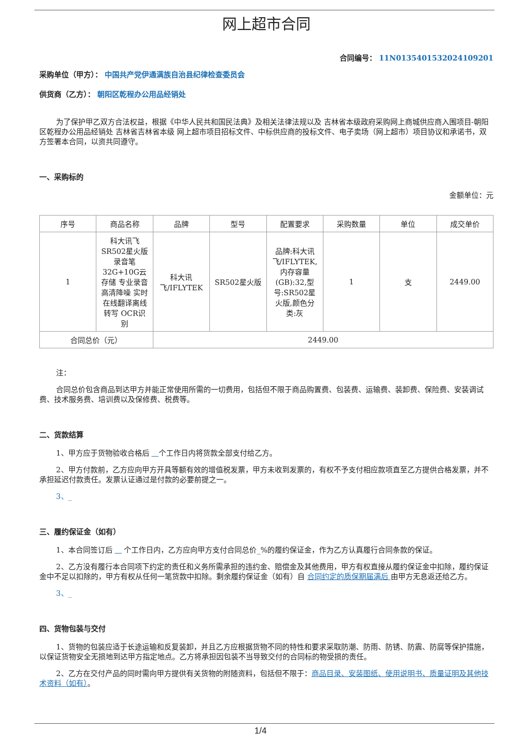网上超市合同
合同编号： 11N0135401532024109201
采购单位（甲方）： 中国共产党伊通满族自治县纪律检查委员会
供货商（乙方）： 朝阳区乾程办公用品经销处
为了保护甲乙双方合法权益，根据《中华人民共和国民法典》及相关法律法规以及 吉林省本级政府采购网上商城供应商入围项目-朝阳区乾程办公用品经销处 吉林省吉林省本级 网上超市项目招标文件、中标供应商的投标文件、电子卖场（网上超市）项目协议和承诺书，双方签署本合同，以资共同遵守。
一、采购标的
金额单位：元
| 序号 | 商品名称 | 品牌 | 型号 | 配置要求 | 采购数量 | 单位 | 成交单价 |
| --- | --- | --- | --- | --- | --- | --- | --- |
| 1 | 科大讯飞 SR502星火版录音笔32G+10G云存储 专业录音高清降噪 实时在线翻译离线转写 OCR识别 | 科大讯飞/IFLYTEK | SR502星火版 | 品牌:科大讯飞/IFLYTEK,内存容量(GB):32,型号:SR502星火版,颜色分类:灰 | 1 | 支 | 2449.00 |
| 合同总价（元） | | 2449.00 | | | | | |
注：
合同总价包含商品到达甲方并能正常使用所需的一切费用，包括但不限于商品购置费、包装费、运输费、装卸费、保险费、安装调试费、技术服务费、培训费以及保修费、税费等。
二、货款结算
1、甲方应于货物验收合格后 个工作日内将货款全部支付给乙方。
2、甲方付款前，乙方应向甲方开具等额有效的增值税发票，甲方未收到发票的，有权不予支付相应款项直至乙方提供合格发票，并不承担延迟付款责任。发票认证通过是付款的必要前提之一。
3、_
三、履约保证金（如有）
1、本合同签订后 个工作日内，乙方应向甲方支付合同总价_%的履约保证金，作为乙方认真履行合同条款的保证。
2、乙方没有履行本合同项下约定的责任和义务所需承担的违约金、赔偿金及其他费用，甲方有权直接从履约保证金中扣除，履约保证金中不足以扣除的，甲方有权从任何一笔货款中扣除。剩余履约保证金（如有）自 合同约定的质保期届满后 由甲方无息返还给乙方。
3、_
四、货物包装与交付
1、货物的包装应适于长途运输和反复装卸，并且乙方应根据货物不同的特性和要求采取防潮、防雨、防锈、防震、防腐等保护措施，以保证货物安全无损地到达甲方指定地点。乙方将承担因包装不当导致交付的合同标的物受损的责任。
2、乙方在交付产品的同时需向甲方提供有关货物的附随资料，包括但不限于：商品目录、安装图纸、使用说明书、质量证明及其他技术资料（如有）。
1/4